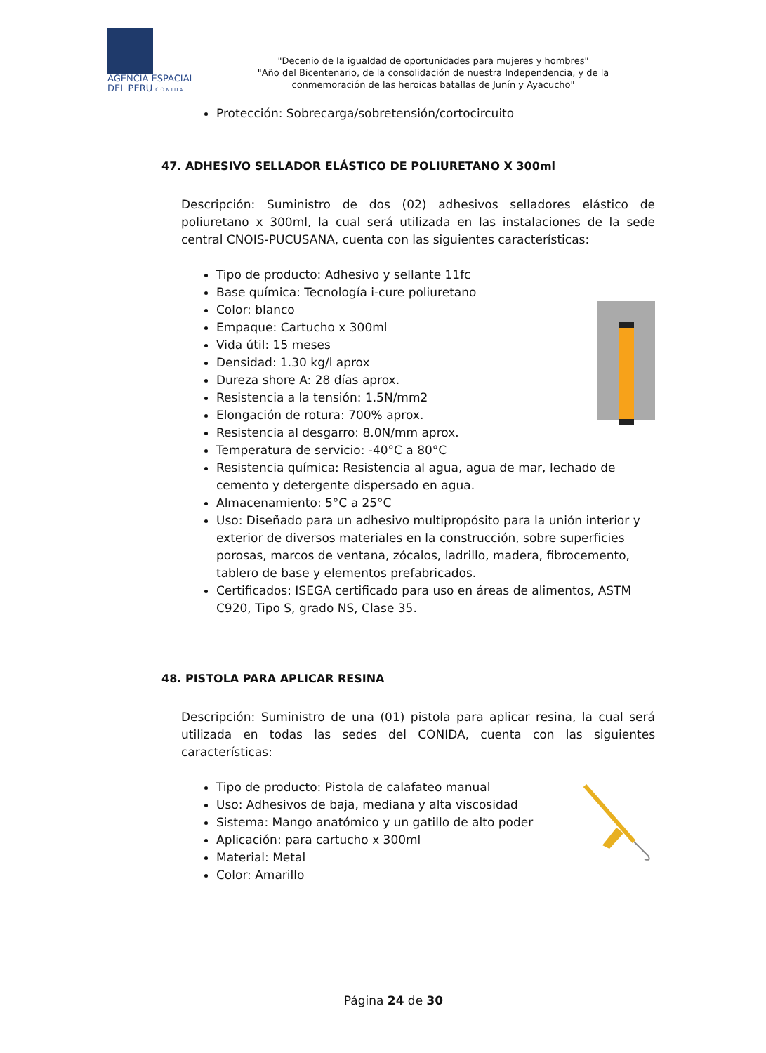AGENCIA ESPACIAL
DEL PERU C O N I D A
"Decenio de la igualdad de oportunidades para mujeres y hombres"
"Año del Bicentenario, de la consolidación de nuestra Independencia, y de la conmemoración de las heroicas batallas de Junín y Ayacucho"
Protección: Sobrecarga/sobretensión/cortocircuito
47. ADHESIVO SELLADOR ELÁSTICO DE POLIURETANO X 300ml
Descripción: Suministro de dos (02) adhesivos selladores elástico de poliuretano x 300ml, la cual será utilizada en las instalaciones de la sede central CNOIS-PUCUSANA, cuenta con las siguientes características:
Tipo de producto: Adhesivo y sellante 11fc
Base química: Tecnología i-cure poliuretano
Color: blanco
Empaque: Cartucho x 300ml
Vida útil: 15 meses
Densidad: 1.30 kg/l aprox
Dureza shore A: 28 días aprox.
Resistencia a la tensión: 1.5N/mm2
Elongación de rotura: 700% aprox.
Resistencia al desgarro: 8.0N/mm aprox.
Temperatura de servicio: -40°C a 80°C
Resistencia química: Resistencia al agua, agua de mar, lechado de cemento y detergente dispersado en agua.
Almacenamiento: 5°C a 25°C
Uso: Diseñado para un adhesivo multipropósito para la unión interior y exterior de diversos materiales en la construcción, sobre superficies porosas, marcos de ventana, zócalos, ladrillo, madera, fibrocemento, tablero de base y elementos prefabricados.
Certificados: ISEGA certificado para uso en áreas de alimentos, ASTM C920, Tipo S, grado NS, Clase 35.
48. PISTOLA PARA APLICAR RESINA
Descripción: Suministro de una (01) pistola para aplicar resina, la cual será utilizada en todas las sedes del CONIDA, cuenta con las siguientes características:
Tipo de producto: Pistola de calafateo manual
Uso: Adhesivos de baja, mediana y alta viscosidad
Sistema: Mango anatómico y un gatillo de alto poder
Aplicación: para cartucho x 300ml
Material: Metal
Color: Amarillo
Página 24 de 30